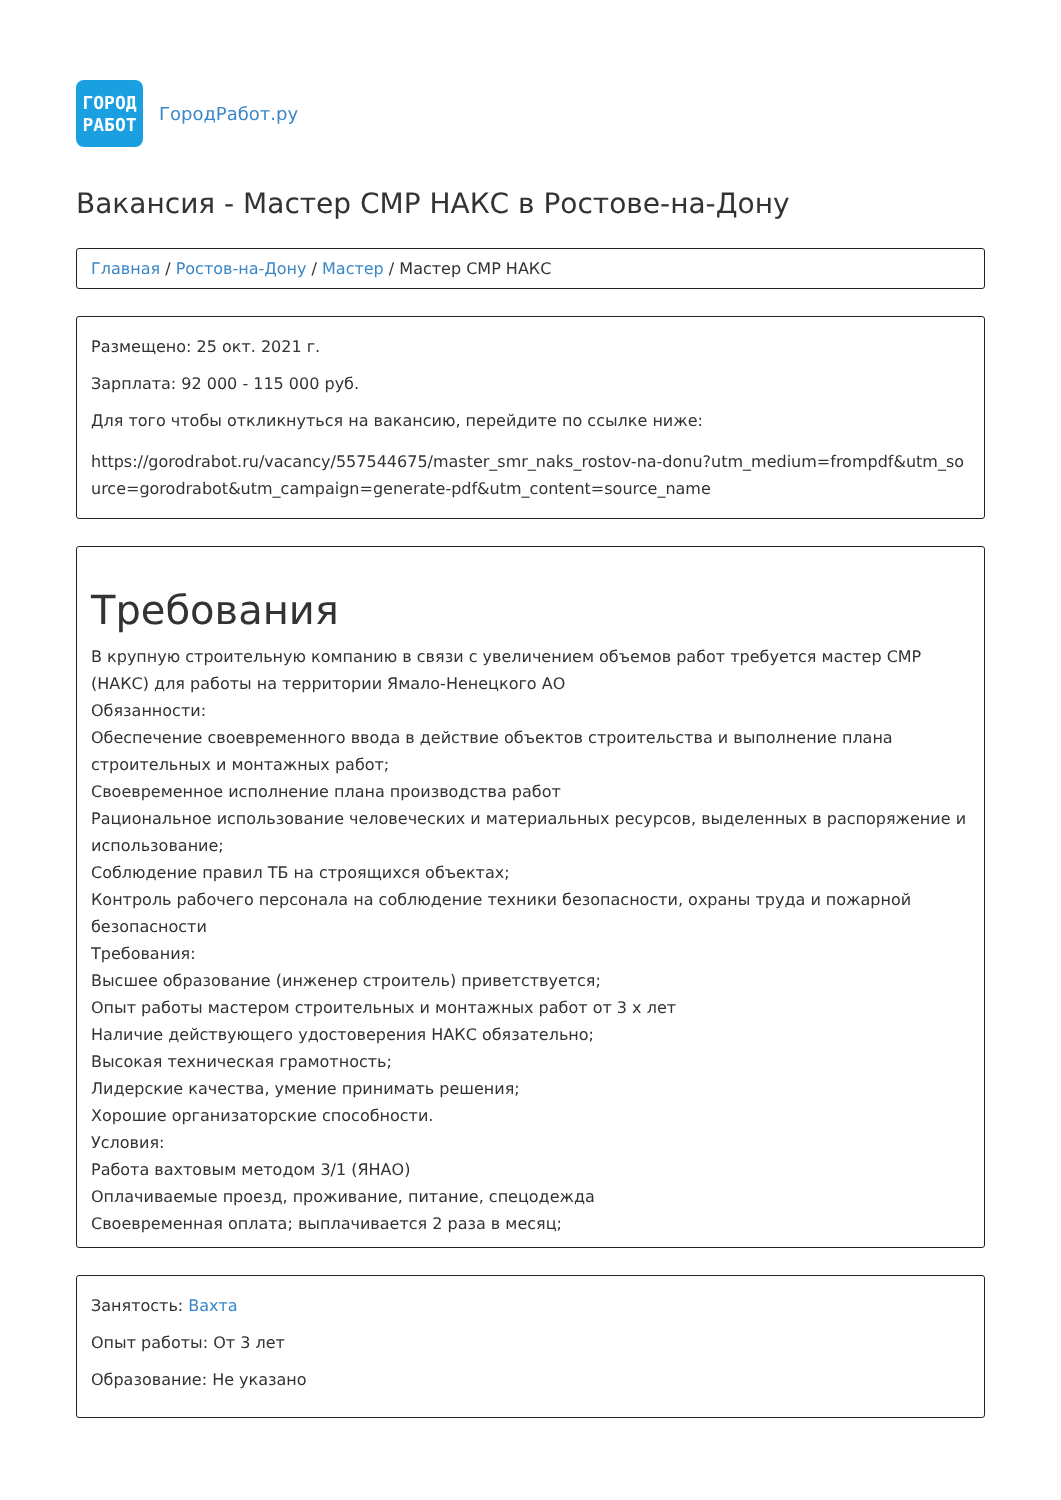ГОРОД
РАБОТ
ГородРабот.ру
Вакансия - Мастер СМР НАКС в Ростове-на-Дону
Главная / Ростов-на-Дону / Мастер / Мастер СМР НАКС
Размещено: 25 окт. 2021 г.
Зарплата: 92 000 - 115 000 руб.
Для того чтобы откликнуться на вакансию, перейдите по ссылке ниже:
https://gorodrabot.ru/vacancy/557544675/master_smr_naks_rostov-na-donu?utm_medium=frompdf&utm_source=gorodrabot&utm_campaign=generate-pdf&utm_content=source_name
Требования
В крупную строительную компанию в связи с увеличением объемов работ требуется мастер СМР (НАКС) для работы на территории Ямало-Ненецкого АО
Обязанности:
Обеспечение своевременного ввода в действие объектов строительства и выполнение плана строительных и монтажных работ;
Своевременное исполнение плана производства работ
Рациональное использование человеческих и материальных ресурсов, выделенных в распоряжение и использование;
Соблюдение правил ТБ на строящихся объектах;
Контроль рабочего персонала на соблюдение техники безопасности, охраны труда и пожарной безопасности
Требования:
Высшее образование (инженер строитель) приветствуется;
Опыт работы мастером строительных и монтажных работ от 3 х лет
Наличие действующего удостоверения НАКС обязательно;
Высокая техническая грамотность;
Лидерские качества, умение принимать решения;
Хорошие организаторские способности.
Условия:
Работа вахтовым методом 3/1 (ЯНАО)
Оплачиваемые проезд, проживание, питание, спецодежда
Своевременная оплата; выплачивается 2 раза в месяц;
Занятость: Вахта
Опыт работы: От 3 лет
Образование: Не указано